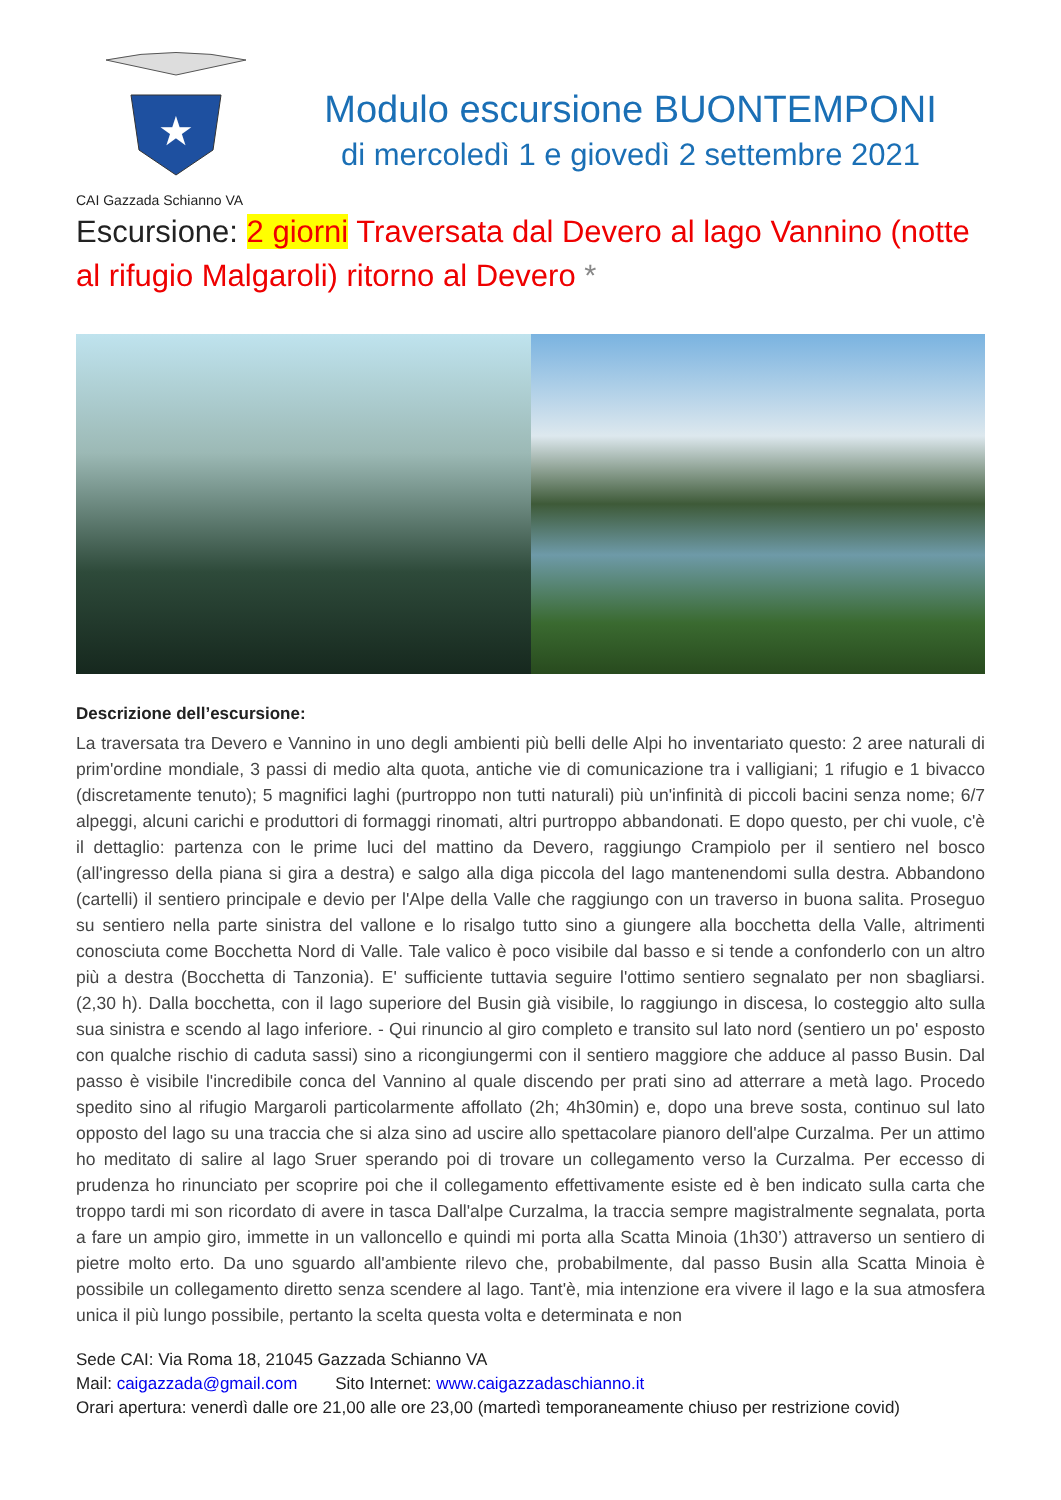★
Modulo escursione BUONTEMPONI
di mercoledì 1 e giovedì 2 settembre 2021
CAI Gazzada Schianno VA
Escursione: 2 giorni Traversata dal Devero al lago Vannino (notte al rifugio Malgaroli) ritorno al Devero *
Descrizione dell’escursione:
La traversata tra Devero e Vannino in uno degli ambienti più belli delle Alpi ho inventariato questo: 2 aree naturali di prim'ordine mondiale, 3 passi di medio alta quota, antiche vie di comunicazione tra i valligiani; 1 rifugio e 1 bivacco (discretamente tenuto); 5 magnifici laghi (purtroppo non tutti naturali) più un'infinità di piccoli bacini senza nome; 6/7 alpeggi, alcuni carichi e produttori di formaggi rinomati, altri purtroppo abbandonati. E dopo questo, per chi vuole, c'è il dettaglio: partenza con le prime luci del mattino da Devero, raggiungo Crampiolo per il sentiero nel bosco (all'ingresso della piana si gira a destra) e salgo alla diga piccola del lago mantenendomi sulla destra. Abbandono (cartelli) il sentiero principale e devio per l'Alpe della Valle che raggiungo con un traverso in buona salita. Proseguo su sentiero nella parte sinistra del vallone e lo risalgo tutto sino a giungere alla bocchetta della Valle, altrimenti conosciuta come Bocchetta Nord di Valle. Tale valico è poco visibile dal basso e si tende a confonderlo con un altro più a destra (Bocchetta di Tanzonia). E' sufficiente tuttavia seguire l'ottimo sentiero segnalato per non sbagliarsi. (2,30 h). Dalla bocchetta, con il lago superiore del Busin già visibile, lo raggiungo in discesa, lo costeggio alto sulla sua sinistra e scendo al lago inferiore. - Qui rinuncio al giro completo e transito sul lato nord (sentiero un po' esposto con qualche rischio di caduta sassi) sino a ricongiungermi con il sentiero maggiore che adduce al passo Busin. Dal passo è visibile l'incredibile conca del Vannino al quale discendo per prati sino ad atterrare a metà lago. Procedo spedito sino al rifugio Margaroli particolarmente affollato (2h; 4h30min) e, dopo una breve sosta, continuo sul lato opposto del lago su una traccia che si alza sino ad uscire allo spettacolare pianoro dell'alpe Curzalma. Per un attimo ho meditato di salire al lago Sruer sperando poi di trovare un collegamento verso la Curzalma. Per eccesso di prudenza ho rinunciato per scoprire poi che il collegamento effettivamente esiste ed è ben indicato sulla carta che troppo tardi mi son ricordato di avere in tasca Dall'alpe Curzalma, la traccia sempre magistralmente segnalata, porta a fare un ampio giro, immette in un valloncello e quindi mi porta alla Scatta Minoia (1h30’) attraverso un sentiero di pietre molto erto. Da uno sguardo all'ambiente rilevo che, probabilmente, dal passo Busin alla Scatta Minoia è possibile un collegamento diretto senza scendere al lago. Tant'è, mia intenzione era vivere il lago e la sua atmosfera unica il più lungo possibile, pertanto la scelta questa volta e determinata e non
Sede CAI: Via Roma 18, 21045 Gazzada Schianno VA
Mail: caigazzada@gmail.com Sito Internet: www.caigazzadaschianno.it
Orari apertura: venerdì dalle ore 21,00 alle ore 23,00 (martedì temporaneamente chiuso per restrizione covid)